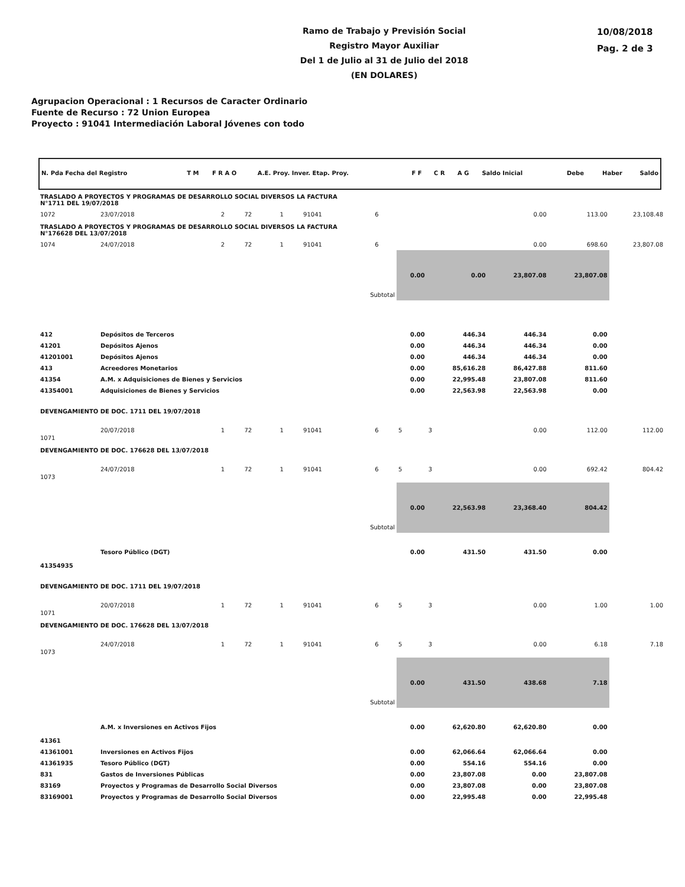Ramo de Trabajo y Previsión Social
Registro Mayor Auxiliar
Del 1 de Julio al 31 de Julio del 2018
(EN DOLARES)
10/08/2018
Pag. 2 de 3
Agrupacion Operacional : 1 Recursos de Caracter Ordinario
Fuente de Recurso : 72 Union Europea
Proyecto : 91041 Intermediación Laboral Jóvenes con todo
| N. Pda Fecha del Registro | T M | F R A O | A.E. Proy. Inver. Etap. Proy. | F F | C R | A G | Saldo Inicial | Debe | Haber | Saldo |
| TRASLADO A PROYECTOS Y PROGRAMAS DE DESARROLLO SOCIAL DIVERSOS LA FACTURA N°1711 DEL 19/07/2018 | | | | | | | | | | | |
| 1072 | 23/07/2018 | 2 | 72 | 1 | 91041 | 6 | | | 0.00 | 113.00 | 23,108.48 |
| TRASLADO A PROYECTOS Y PROGRAMAS DE DESARROLLO SOCIAL DIVERSOS LA FACTURA N°176628 DEL 13/07/2018 | | | | | | | | | | | |
| 1074 | 24/07/2018 | 2 | 72 | 1 | 91041 | 6 | | | 0.00 | 698.60 | 23,807.08 |
| Subtotal | | | | | | | 0.00 | 0.00 | 23,807.08 | 23,807.08 | |
| 412 | Depósitos de Terceros | | | | | | 0.00 | 446.34 | 446.34 | 0.00 | |
| 41201 | Depósitos Ajenos | | | | | | 0.00 | 446.34 | 446.34 | 0.00 | |
| 41201001 | Depósitos Ajenos | | | | | | 0.00 | 446.34 | 446.34 | 0.00 | |
| 413 | Acreedores Monetarios | | | | | | 0.00 | 85,616.28 | 86,427.88 | 811.60 | |
| 41354 | A.M. x Adquisiciones de Bienes y Servicios | | | | | | 0.00 | 22,995.48 | 23,807.08 | 811.60 | |
| 41354001 | Adquisiciones de Bienes y Servicios | | | | | | 0.00 | 22,563.98 | 22,563.98 | 0.00 | |
| DEVENGAMIENTO DE DOC. 1711 DEL 19/07/2018 | | | | | | | | | | | |
| 1071 | 20/07/2018 | 1 | 72 | 1 | 91041 | 6 | 5 | 3 | 0.00 | 112.00 | 112.00 |
| DEVENGAMIENTO DE DOC. 176628 DEL 13/07/2018 | | | | | | | | | | | |
| 1073 | 24/07/2018 | 1 | 72 | 1 | 91041 | 6 | 5 | 3 | 0.00 | 692.42 | 804.42 |
| Subtotal | | | | | | | 0.00 | 22,563.98 | 23,368.40 | 804.42 | |
| 41354935 | Tesoro Público (DGT) | | | | | | 0.00 | 431.50 | 431.50 | 0.00 | |
| DEVENGAMIENTO DE DOC. 1711 DEL 19/07/2018 | | | | | | | | | | | |
| 1071 | 20/07/2018 | 1 | 72 | 1 | 91041 | 6 | 5 | 3 | 0.00 | 1.00 | 1.00 |
| DEVENGAMIENTO DE DOC. 176628 DEL 13/07/2018 | | | | | | | | | | | |
| 1073 | 24/07/2018 | 1 | 72 | 1 | 91041 | 6 | 5 | 3 | 0.00 | 6.18 | 7.18 |
| Subtotal | | | | | | | 0.00 | 431.50 | 438.68 | 7.18 | |
| 41361 | A.M. x Inversiones en Activos Fijos | | | | | | 0.00 | 62,620.80 | 62,620.80 | 0.00 | |
| 41361001 | Inversiones en Activos Fijos | | | | | | 0.00 | 62,066.64 | 62,066.64 | 0.00 | |
| 41361935 | Tesoro Público (DGT) | | | | | | 0.00 | 554.16 | 554.16 | 0.00 | |
| 831 | Gastos de Inversiones Públicas | | | | | | 0.00 | 23,807.08 | 0.00 | 23,807.08 | |
| 83169 | Proyectos y Programas de Desarrollo Social Diversos | | | | | | 0.00 | 23,807.08 | 0.00 | 23,807.08 | |
| 83169001 | Proyectos y Programas de Desarrollo Social Diversos | | | | | | 0.00 | 22,995.48 | 0.00 | 22,995.48 | |